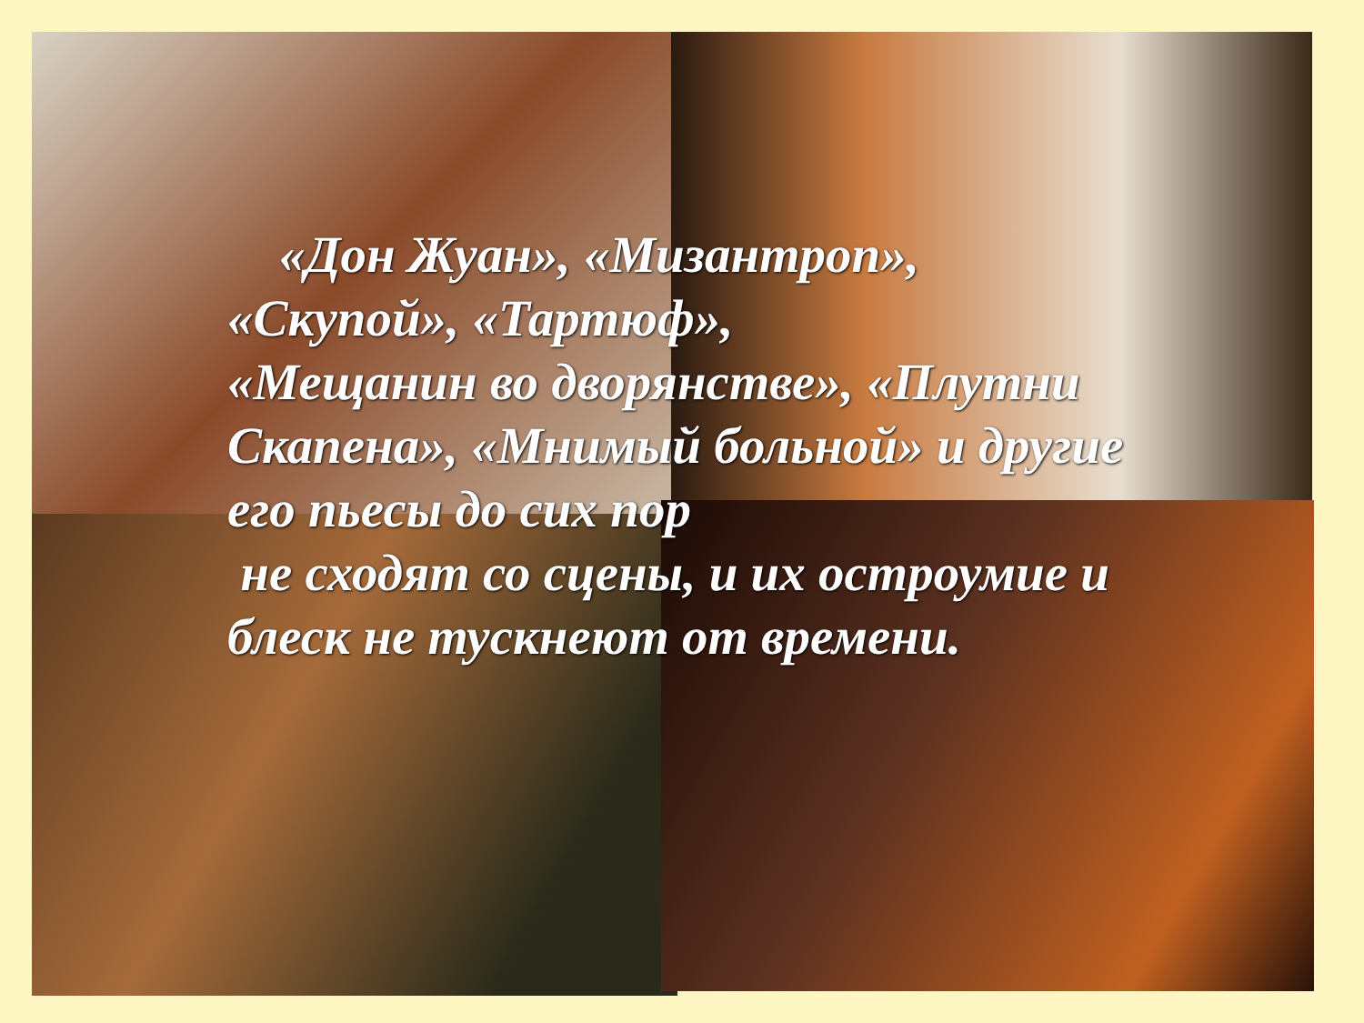«Дон Жуан», «Мизантроп», «Скупой», «Тартюф»,
«Мещанин во дворянстве», «Плутни Скапена», «Мнимый больной» и другие его пьесы до сих пор
не сходят со сцены, и их остроумие и блеск не тускнеют от времени.